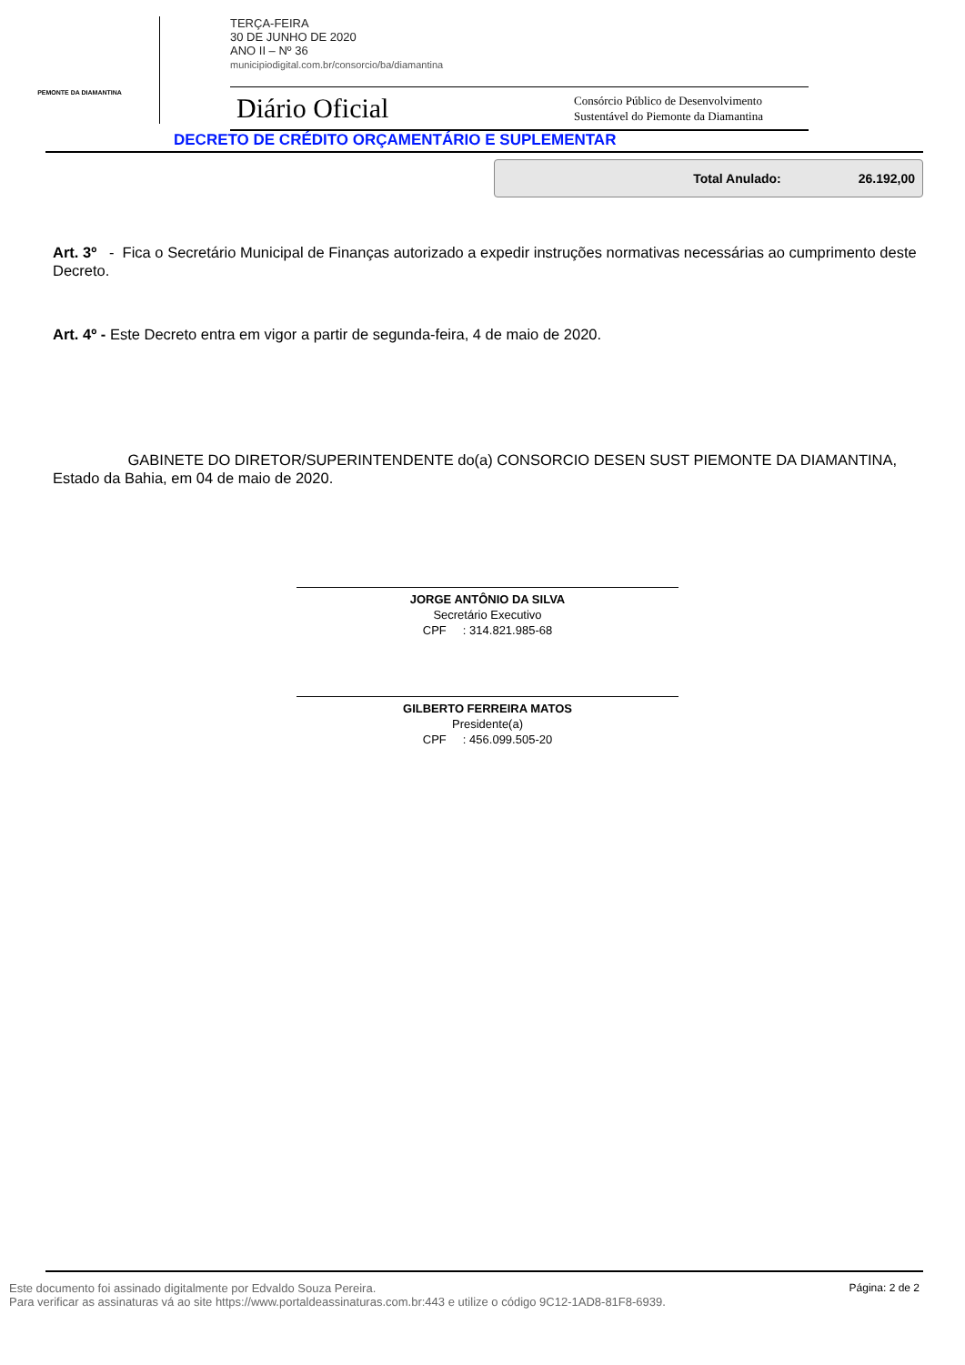PEMONTE DA DIAMANTINA
TERÇA-FEIRA
30 DE JUNHO DE 2020
ANO II – Nº 36
municipiodigital.com.br/consorcio/ba/diamantina
Diário Oficial
Consórcio Público de Desenvolvimento
Sustentável do Piemonte da Diamantina
DECRETO DE CRÉDITO ORÇAMENTÁRIO E SUPLEMENTAR
Total Anulado: 26.192,00
Art. 3º - Fica o Secretário Municipal de Finanças autorizado a expedir instruções normativas necessárias ao cumprimento deste Decreto.
Art. 4º - Este Decreto entra em vigor a partir de segunda-feira, 4 de maio de 2020.
GABINETE DO DIRETOR/SUPERINTENDENTE do(a) CONSORCIO DESEN SUST PIEMONTE DA DIAMANTINA, Estado da Bahia, em 04 de maio de 2020.
JORGE ANTÔNIO DA SILVA
Secretário Executivo
CPF : 314.821.985-68
GILBERTO FERREIRA MATOS
Presidente(a)
CPF : 456.099.505-20
Este documento foi assinado digitalmente por Edvaldo Souza Pereira.
Para verificar as assinaturas vá ao site https://www.portaldeassinaturas.com.br:443 e utilize o código 9C12-1AD8-81F8-6939.
Página: 2 de 2